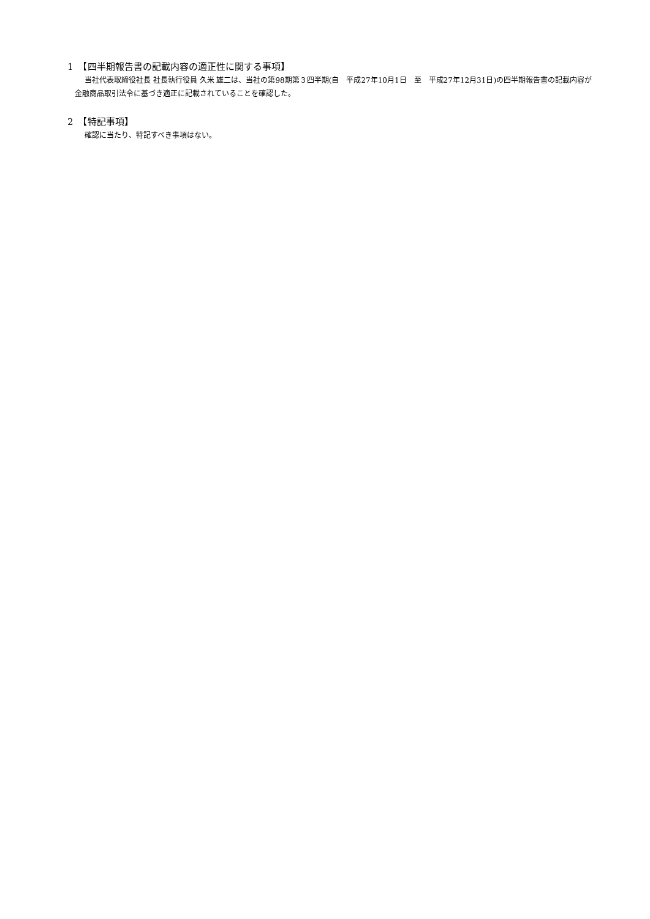1　【四半期報告書の記載内容の適正性に関する事項】
当社代表取締役社長 社長執行役員 久米 雄二は、当社の第98期第３四半期(自　平成27年10月1日　至　平成27年12月31日)の四半期報告書の記載内容が金融商品取引法令に基づき適正に記載されていることを確認した。
2　【特記事項】
確認に当たり、特記すべき事項はない。